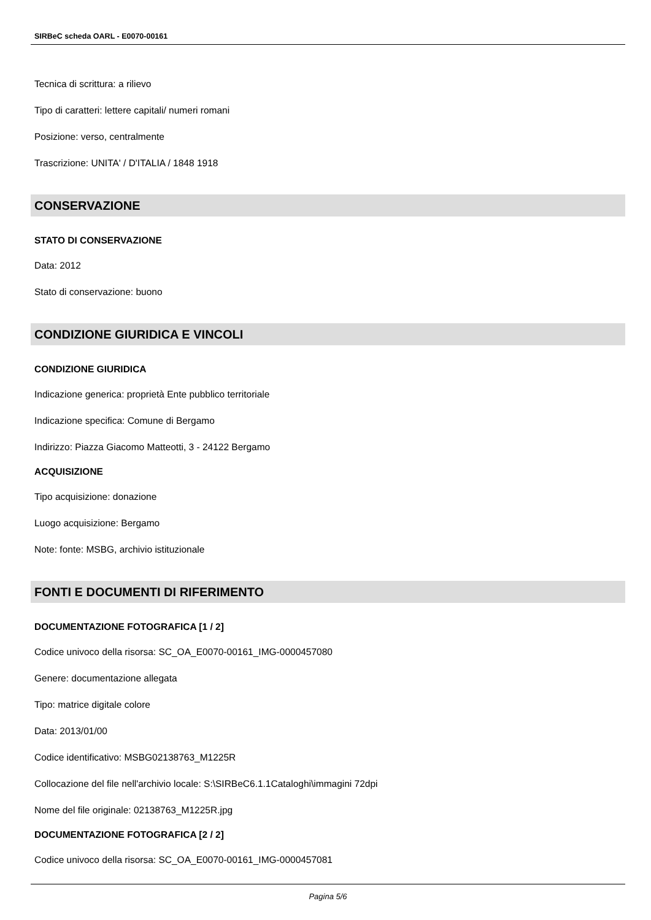SIRBeC scheda OARL - E0070-00161
Tecnica di scrittura: a rilievo
Tipo di caratteri: lettere capitali/ numeri romani
Posizione: verso, centralmente
Trascrizione: UNITA' / D'ITALIA / 1848 1918
CONSERVAZIONE
STATO DI CONSERVAZIONE
Data: 2012
Stato di conservazione: buono
CONDIZIONE GIURIDICA E VINCOLI
CONDIZIONE GIURIDICA
Indicazione generica: proprietà Ente pubblico territoriale
Indicazione specifica: Comune di Bergamo
Indirizzo: Piazza Giacomo Matteotti, 3 - 24122 Bergamo
ACQUISIZIONE
Tipo acquisizione: donazione
Luogo acquisizione: Bergamo
Note: fonte: MSBG, archivio istituzionale
FONTI E DOCUMENTI DI RIFERIMENTO
DOCUMENTAZIONE FOTOGRAFICA [1 / 2]
Codice univoco della risorsa: SC_OA_E0070-00161_IMG-0000457080
Genere: documentazione allegata
Tipo: matrice digitale colore
Data: 2013/01/00
Codice identificativo: MSBG02138763_M1225R
Collocazione del file nell'archivio locale: S:\SIRBeC6.1.1Cataloghi\immagini 72dpi
Nome del file originale: 02138763_M1225R.jpg
DOCUMENTAZIONE FOTOGRAFICA [2 / 2]
Codice univoco della risorsa: SC_OA_E0070-00161_IMG-0000457081
Pagina 5/6